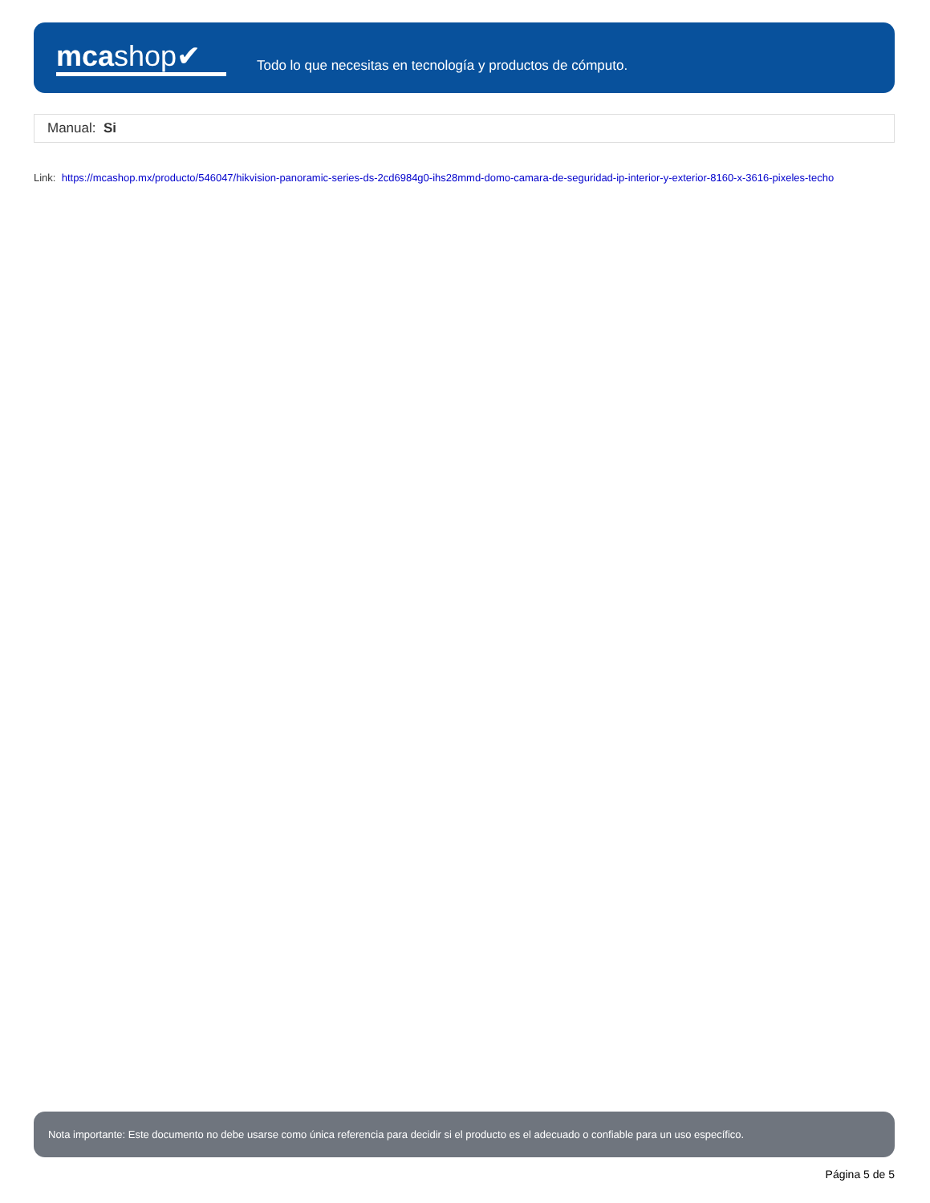mcashop✔
Todo lo que necesitas en tecnología y productos de cómputo.
Manual: Si
Link: https://mcashop.mx/producto/546047/hikvision-panoramic-series-ds-2cd6984g0-ihs28mmd-domo-camara-de-seguridad-ip-interior-y-exterior-8160-x-3616-pixeles-techo
Nota importante: Este documento no debe usarse como única referencia para decidir si el producto es el adecuado o confiable para un uso específico.
Página 5 de 5